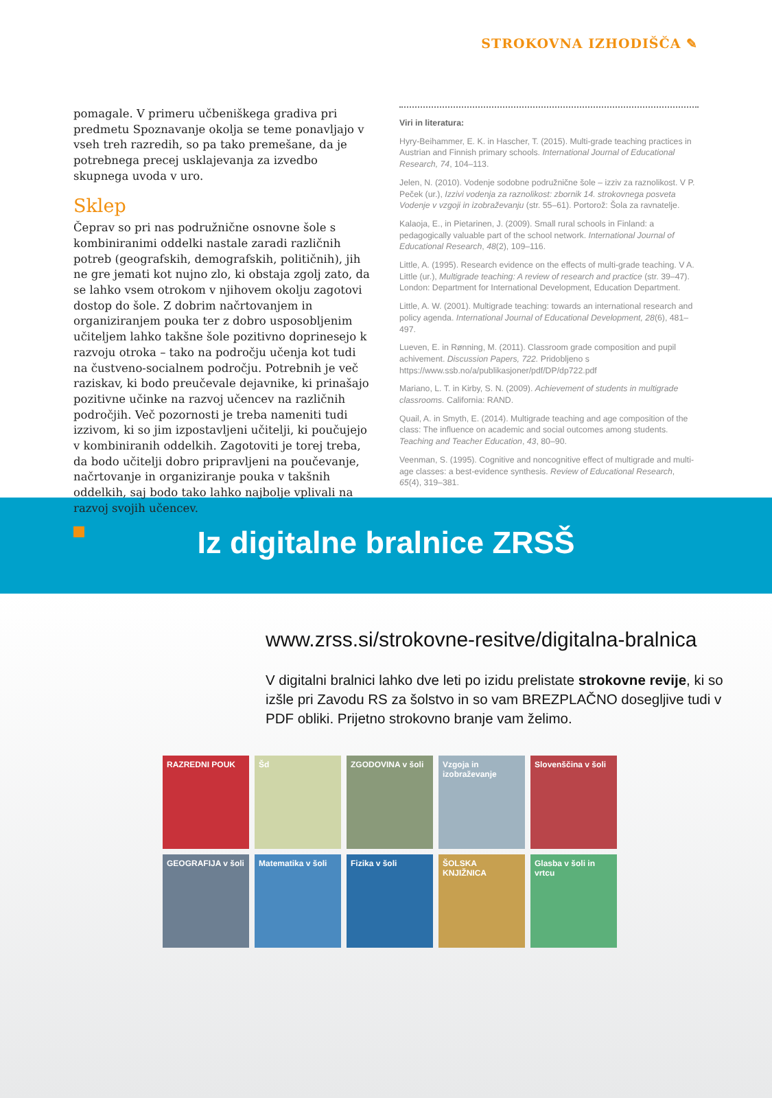STROKOVNA IZHODIŠČA ✎
pomagale. V primeru učbeniškega gradiva pri predmetu Spoznavanje okolja se teme ponavljajo v vseh treh razredih, so pa tako premešane, da je potrebnega precej usklajevanja za izvedbo skupnega uvoda v uro.
Sklep
Čeprav so pri nas podružnične osnovne šole s kombiniranimi oddelki nastale zaradi različnih potreb (geografskih, demografskih, političnih), jih ne gre jemati kot nujno zlo, ki obstaja zgolj zato, da se lahko vsem otrokom v njihovem okolju zagotovi dostop do šole. Z dobrim načrtovanjem in organiziranjem pouka ter z dobro usposobljenim učiteljem lahko takšne šole pozitivno doprinesejo k razvoju otroka – tako na področju učenja kot tudi na čustveno-socialnem področju. Potrebnih je več raziskav, ki bodo preučevale dejavnike, ki prinašajo pozitivne učinke na razvoj učencev na različnih področjih. Več pozornosti je treba nameniti tudi izzivom, ki so jim izpostavljeni učitelji, ki poučujejo v kombiniranih oddelkih. Zagotoviti je torej treba, da bodo učitelji dobro pripravljeni na poučevanje, načrtovanje in organiziranje pouka v takšnih oddelkih, saj bodo tako lahko najbolje vplivali na razvoj svojih učencev.
Viri in literatura:
Hyry-Beihammer, E. K. in Hascher, T. (2015). Multi-grade teaching practices in Austrian and Finnish primary schools. International Journal of Educational Research, 74, 104–113.
Jelen, N. (2010). Vodenje sodobne podružnične šole – izziv za raznolikost. V P. Peček (ur.), Izzivi vodenja za raznolikost: zbornik 14. strokovnega posveta Vodenje v vzgoji in izobraževanju (str. 55–61). Portorož: Šola za ravnatelje.
Kalaoja, E., in Pietarinen, J. (2009). Small rural schools in Finland: a pedagogically valuable part of the school network. International Journal of Educational Research, 48(2), 109–116.
Little, A. (1995). Research evidence on the effects of multi-grade teaching. V A. Little (ur.), Multigrade teaching: A review of research and practice (str. 39–47). London: Department for International Development, Education Department.
Little, A. W. (2001). Multigrade teaching: towards an international research and policy agenda. International Journal of Educational Development, 28(6), 481–497.
Lueven, E. in Rønning, M. (2011). Classroom grade composition and pupil achivement. Discussion Papers, 722. Pridobljeno s https://www.ssb.no/a/publikasjoner/pdf/DP/dp722.pdf
Mariano, L. T. in Kirby, S. N. (2009). Achievement of students in multigrade classrooms. California: RAND.
Quail, A. in Smyth, E. (2014). Multigrade teaching and age composition of the class: The influence on academic and social outcomes among students. Teaching and Teacher Education, 43, 80–90.
Veenman, S. (1995). Cognitive and noncognitive effect of multigrade and multi-age classes: a best-evidence synthesis. Review of Educational Research, 65(4), 319–381.
Iz digitalne bralnice ZRSŠ
www.zrss.si/strokovne-resitve/digitalna-bralnica
V digitalni bralnici lahko dve leti po izidu prelistate strokovne revije, ki so izšle pri Zavodu RS za šolstvo in so vam BREZPLAČNO dosegljive tudi v PDF obliki. Prijetno strokovno branje vam želimo.
RAZREDNI POUK
Šd
ZGODOVINA v šoli
Vzgoja in izobraževanje
Slovenščina v šoli
GEOGRAFIJA v šoli
Matematika v šoli
Fizika v šoli
ŠOLSKA KNJIŽNICA
Glasba v šoli in vrtcu